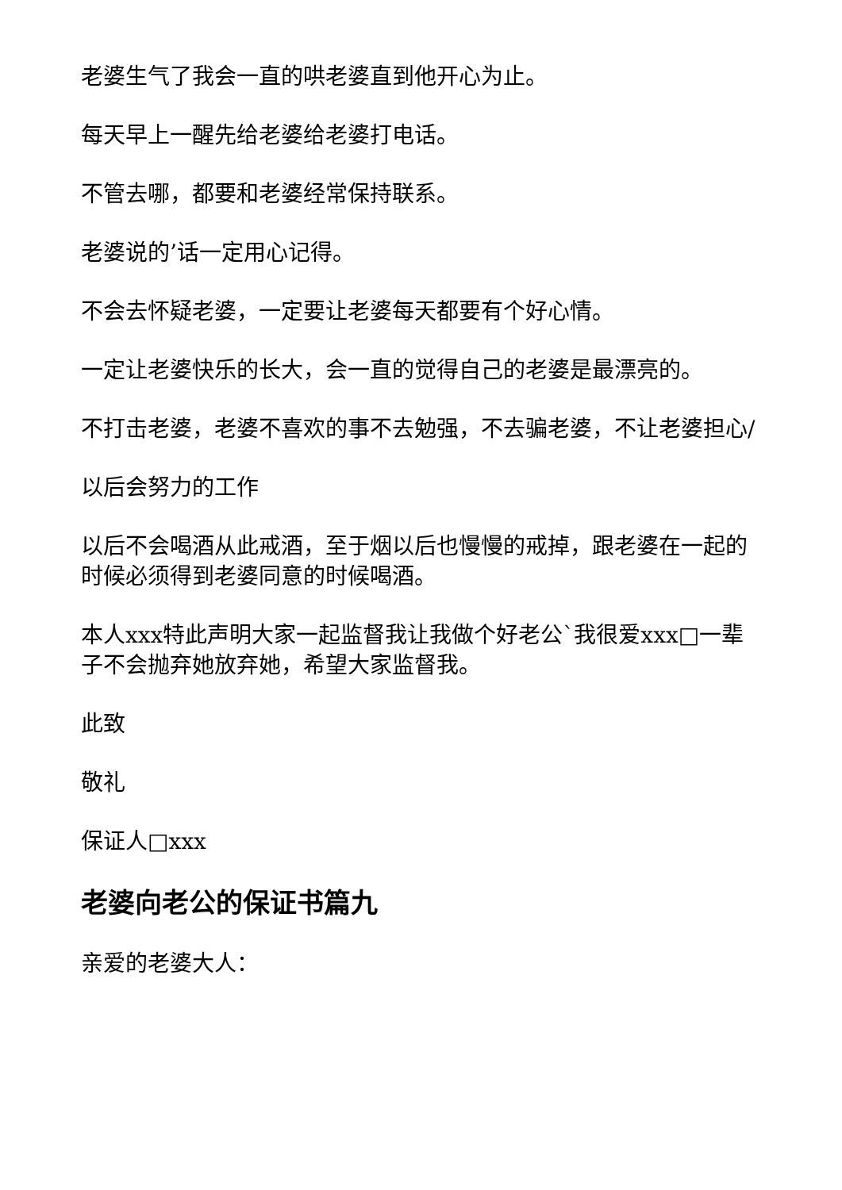老婆生气了我会一直的哄老婆直到他开心为止。
每天早上一醒先给老婆给老婆打电话。
不管去哪，都要和老婆经常保持联系。
老婆说的’话一定用心记得。
不会去怀疑老婆，一定要让老婆每天都要有个好心情。
一定让老婆快乐的长大，会一直的觉得自己的老婆是最漂亮的。
不打击老婆，老婆不喜欢的事不去勉强，不去骗老婆，不让老婆担心/
以后会努力的工作
以后不会喝酒从此戒酒，至于烟以后也慢慢的戒掉，跟老婆在一起的时候必须得到老婆同意的时候喝酒。
本人xxx特此声明大家一起监督我让我做个好老公`我很爱xxx□一辈子不会抛弃她放弃她，希望大家监督我。
此致
敬礼
保证人□xxx
老婆向老公的保证书篇九
亲爱的老婆大人：